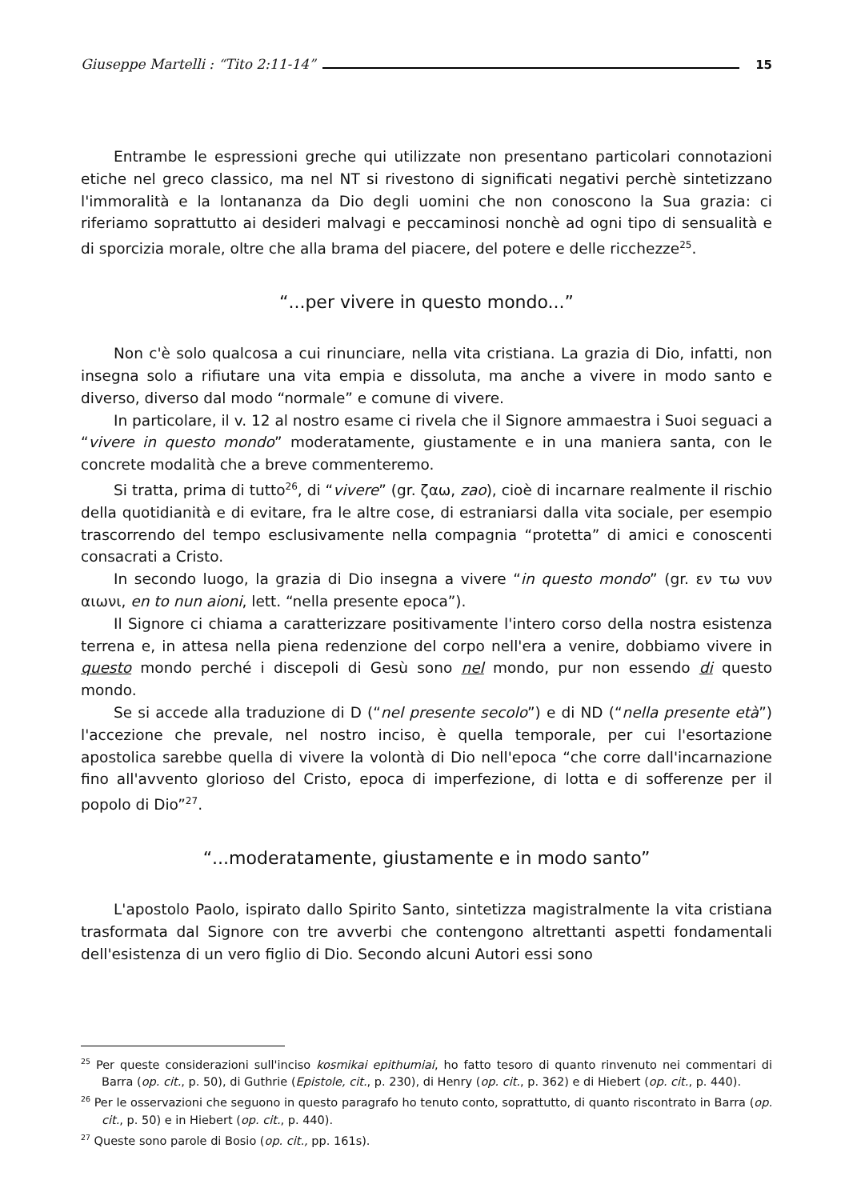Giuseppe Martelli : “Tito 2:11-14” 15
Entrambe le espressioni greche qui utilizzate non presentano particolari connotazioni etiche nel greco classico, ma nel NT si rivestono di significati negativi perchè sintetizzano l'immoralità e la lontananza da Dio degli uomini che non conoscono la Sua grazia: ci riferiamo soprattutto ai desideri malvagi e peccaminosi nonchè ad ogni tipo di sensualità e di sporcizia morale, oltre che alla brama del piacere, del potere e delle ricchezze<sup>25</sup>.
“...per vivere in questo mondo...”
Non c'è solo qualcosa a cui rinunciare, nella vita cristiana. La grazia di Dio, infatti, non insegna solo a rifiutare una vita empia e dissoluta, ma anche a vivere in modo santo e diverso, diverso dal modo “normale” e comune di vivere.
In particolare, il v. 12 al nostro esame ci rivela che il Signore ammaestra i Suoi seguaci a “vivere in questo mondo” moderatamente, giustamente e in una maniera santa, con le concrete modalità che a breve commenteremo.
Si tratta, prima di tutto<sup>26</sup>, di “vivere” (gr. ζαω, zao), cioè di incarnare realmente il rischio della quotidianità e di evitare, fra le altre cose, di estraniarsi dalla vita sociale, per esempio trascorrendo del tempo esclusivamente nella compagnia “protetta” di amici e conoscenti consacrati a Cristo.
In secondo luogo, la grazia di Dio insegna a vivere “in questo mondo” (gr. εν τω νυν αιωνι, en to nun aioni, lett. “nella presente epoca”).
Il Signore ci chiama a caratterizzare positivamente l'intero corso della nostra esistenza terrena e, in attesa nella piena redenzione del corpo nell'era a venire, dobbiamo vivere in questo mondo perché i discepoli di Gesù sono nel mondo, pur non essendo di questo mondo.
Se si accede alla traduzione di D (“nel presente secolo”) e di ND (“nella presente età”) l'accezione che prevale, nel nostro inciso, è quella temporale, per cui l'esortazione apostolica sarebbe quella di vivere la volontà di Dio nell'epoca “che corre dall'incarnazione fino all'avvento glorioso del Cristo, epoca di imperfezione, di lotta e di sofferenze per il popolo di Dio”<sup>27</sup>.
“...moderatamente, giustamente e in modo santo”
L'apostolo Paolo, ispirato dallo Spirito Santo, sintetizza magistralmente la vita cristiana trasformata dal Signore con tre avverbi che contengono altrettanti aspetti fondamentali dell'esistenza di un vero figlio di Dio. Secondo alcuni Autori essi sono
<sup>25</sup> Per queste considerazioni sull'inciso kosmikai epithumiai, ho fatto tesoro di quanto rinvenuto nei commentari di Barra (op. cit., p. 50), di Guthrie (Epistole, cit., p. 230), di Henry (op. cit., p. 362) e di Hiebert (op. cit., p. 440).
<sup>26</sup> Per le osservazioni che seguono in questo paragrafo ho tenuto conto, soprattutto, di quanto riscontrato in Barra (op. cit., p. 50) e in Hiebert (op. cit., p. 440).
<sup>27</sup> Queste sono parole di Bosio (op. cit., pp. 161s).